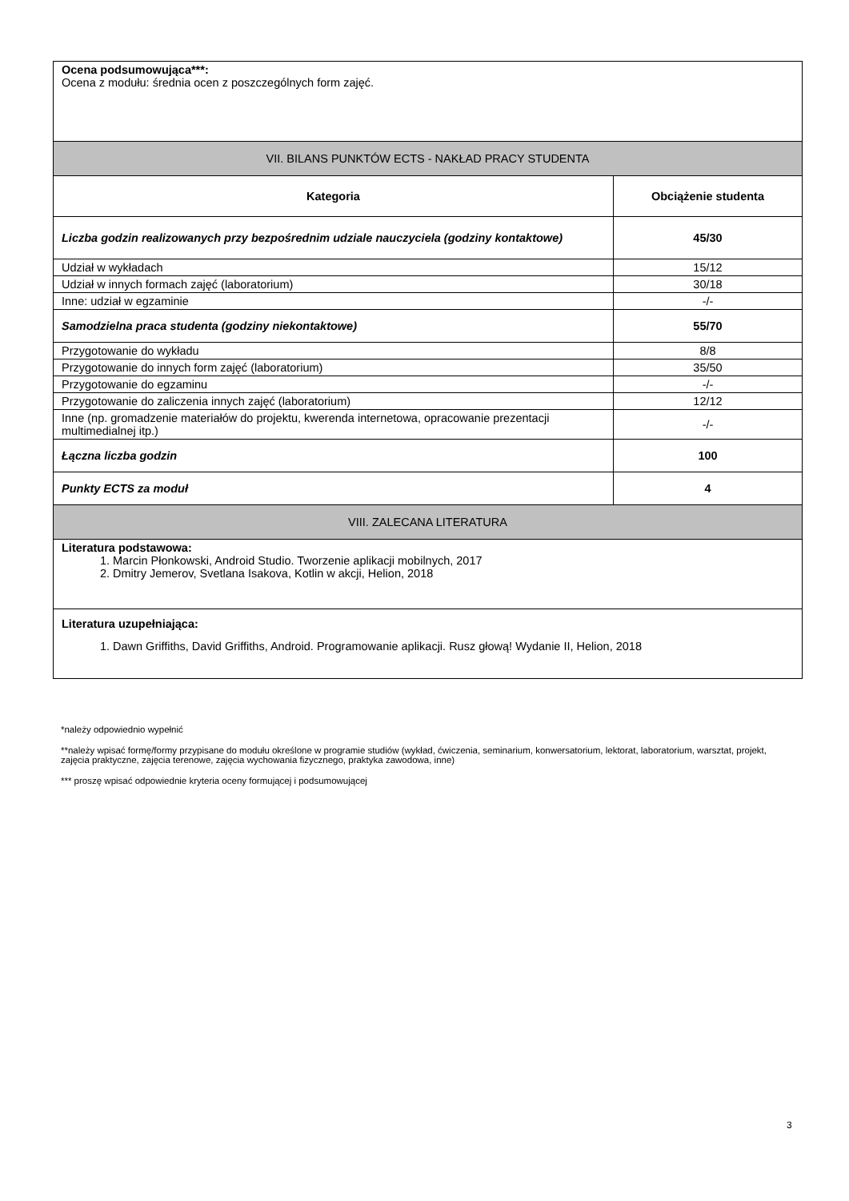| Ocena podsumowująca***: Ocena z modułu: średnia ocen z poszczególnych form zajęć. | |
| VII. BILANS PUNKTÓW ECTS - NAKŁAD PRACY STUDENTA | |
| Kategoria | Obciążenie studenta |
| Liczba godzin realizowanych przy bezpośrednim udziale nauczyciela (godziny kontaktowe) | 45/30 |
| Udział w wykładach | 15/12 |
| Udział w innych formach zajęć (laboratorium) | 30/18 |
| Inne: udział w egzaminie | -/- |
| Samodzielna praca studenta (godziny niekontaktowe) | 55/70 |
| Przygotowanie do wykładu | 8/8 |
| Przygotowanie do innych form zajęć (laboratorium) | 35/50 |
| Przygotowanie do egzaminu | -/- |
| Przygotowanie do zaliczenia innych zajęć (laboratorium) | 12/12 |
| Inne (np. gromadzenie materiałów do projektu, kwerenda internetowa, opracowanie prezentacji multimedialnej itp.) | -/- |
| Łączna liczba godzin | 100 |
| Punkty ECTS za moduł | 4 |
| VIII. ZALECANA LITERATURA | |
| Literatura podstawowa: 1. Marcin Płonkowski, Android Studio. Tworzenie aplikacji mobilnych, 2017 2. Dmitry Jemerov, Svetlana Isakova, Kotlin w akcji, Helion, 2018 | |
| Literatura uzupełniająca: 1. Dawn Griffiths, David Griffiths, Android. Programowanie aplikacji. Rusz głową! Wydanie II, Helion, 2018 | |
*należy odpowiednio wypełnić
**należy wpisać formę/formy przypisane do modułu określone w programie studiów (wykład, ćwiczenia, seminarium, konwersatorium, lektorat, laboratorium, warsztat, projekt, zajęcia praktyczne, zajęcia terenowe, zajęcia wychowania fizycznego, praktyka zawodowa, inne)
*** proszę wpisać odpowiednie kryteria oceny formującej i podsumowującej
3